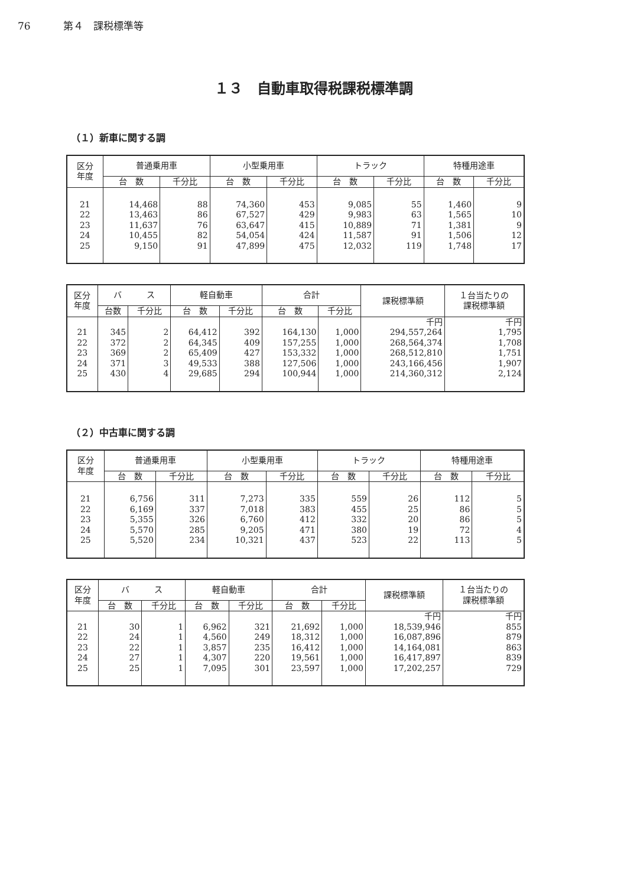76 第４　課税標準等
１３　自動車取得税課税標準調
（１）新車に関する調
| 区分 年度 | 普通乗用車 | | 小型乗用車 | | トラック | | 特種用途車 | |
| --- | --- | --- | --- | --- | --- | --- | --- | --- |
| | 台 数 | 千分比 | 台 数 | 千分比 | 台 数 | 千分比 | 台 数 | 千分比 |
| 21 | 14,468 | 88 | 74,360 | 453 | 9,085 | 55 | 1,460 | 9 |
| 22 | 13,463 | 86 | 67,527 | 429 | 9,983 | 63 | 1,565 | 10 |
| 23 | 11,637 | 76 | 63,647 | 415 | 10,889 | 71 | 1,381 | 9 |
| 24 | 10,455 | 82 | 54,054 | 424 | 11,587 | 91 | 1,506 | 12 |
| 25 | 9,150 | 91 | 47,899 | 475 | 12,032 | 119 | 1,748 | 17 |
| 区分 年度 | バ ス | | 軽自動車 | | 合計 | | 課税標準額 | １台当たりの 課税標準額 |
| --- | --- | --- | --- | --- | --- | --- | --- | --- |
| | 台数 | 千分比 | 台 数 | 千分比 | 台 数 | 千分比 | | |
| | | | | | | | 千円 | 千円 |
| 21 | 345 | 2 | 64,412 | 392 | 164,130 | 1,000 | 294,557,264 | 1,795 |
| 22 | 372 | 2 | 64,345 | 409 | 157,255 | 1,000 | 268,564,374 | 1,708 |
| 23 | 369 | 2 | 65,409 | 427 | 153,332 | 1,000 | 268,512,810 | 1,751 |
| 24 | 371 | 3 | 49,533 | 388 | 127,506 | 1,000 | 243,166,456 | 1,907 |
| 25 | 430 | 4 | 29,685 | 294 | 100,944 | 1,000 | 214,360,312 | 2,124 |
（２）中古車に関する調
| 区分 年度 | 普通乗用車 | | 小型乗用車 | | トラック | | 特種用途車 | |
| --- | --- | --- | --- | --- | --- | --- | --- | --- |
| | 台 数 | 千分比 | 台 数 | 千分比 | 台 数 | 千分比 | 台 数 | 千分比 |
| 21 | 6,756 | 311 | 7,273 | 335 | 559 | 26 | 112 | 5 |
| 22 | 6,169 | 337 | 7,018 | 383 | 455 | 25 | 86 | 5 |
| 23 | 5,355 | 326 | 6,760 | 412 | 332 | 20 | 86 | 5 |
| 24 | 5,570 | 285 | 9,205 | 471 | 380 | 19 | 72 | 4 |
| 25 | 5,520 | 234 | 10,321 | 437 | 523 | 22 | 113 | 5 |
| 区分 年度 | バ ス | | 軽自動車 | | 合計 | | 課税標準額 | １台当たりの 課税標準額 |
| --- | --- | --- | --- | --- | --- | --- | --- | --- |
| | 台 数 | 千分比 | 台 数 | 千分比 | 台 数 | 千分比 | | |
| | | | | | | | 千円 | 千円 |
| 21 | 30 | 1 | 6,962 | 321 | 21,692 | 1,000 | 18,539,946 | 855 |
| 22 | 24 | 1 | 4,560 | 249 | 18,312 | 1,000 | 16,087,896 | 879 |
| 23 | 22 | 1 | 3,857 | 235 | 16,412 | 1,000 | 14,164,081 | 863 |
| 24 | 27 | 1 | 4,307 | 220 | 19,561 | 1,000 | 16,417,897 | 839 |
| 25 | 25 | 1 | 7,095 | 301 | 23,597 | 1,000 | 17,202,257 | 729 |